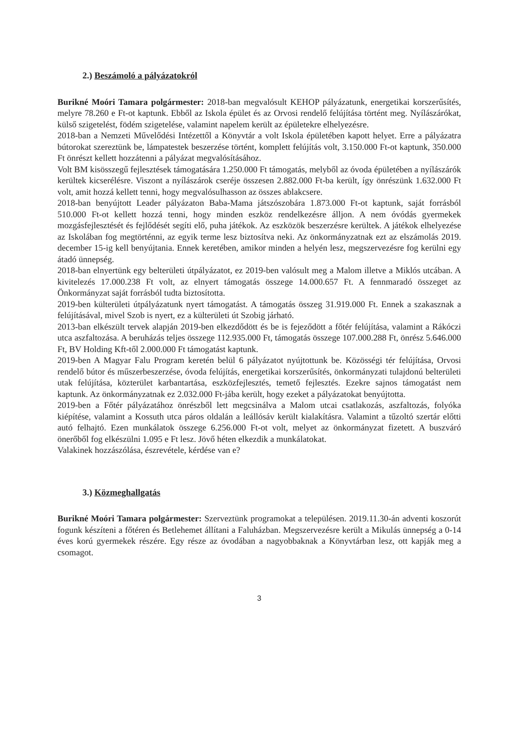2.) Beszámoló a pályázatokról
Burikné Moóri Tamara polgármester: 2018-ban megvalósult KEHOP pályázatunk, energetikai korszerűsítés, melyre 78.260 e Ft-ot kaptunk. Ebből az Iskola épület és az Orvosi rendelő felújítása történt meg. Nyílászárókat, külső szigetelést, födém szigetelése, valamint napelem került az épületekre elhelyezésre.
2018-ban a Nemzeti Művelődési Intézettől a Könyvtár a volt Iskola épületében kapott helyet. Erre a pályázatra bútorokat szereztünk be, lámpatestek beszerzése történt, komplett felújítás volt, 3.150.000 Ft-ot kaptunk, 350.000 Ft önrészt kellett hozzátenni a pályázat megvalósításához.
Volt BM kisösszegű fejlesztések támogatására 1.250.000 Ft támogatás, melyből az óvoda épületében a nyílászárók kerültek kicserélésre. Viszont a nyílászárok cseréje összesen 2.882.000 Ft-ba került, így önrészünk 1.632.000 Ft volt, amit hozzá kellett tenni, hogy megvalósulhasson az összes ablakcsere.
2018-ban benyújtott Leader pályázaton Baba-Mama játszószobára 1.873.000 Ft-ot kaptunk, saját forrásból 510.000 Ft-ot kellett hozzá tenni, hogy minden eszköz rendelkezésre álljon. A nem óvódás gyermekek mozgásfejlesztését és fejlődését segíti elő, puha játékok. Az eszközök beszerzésre kerültek. A játékok elhelyezése az Iskolában fog megtörténni, az egyik terme lesz biztosítva neki. Az önkormányzatnak ezt az elszámolás 2019. december 15-ig kell benyújtania. Ennek keretében, amikor minden a helyén lesz, megszervezésre fog kerülni egy átadó ünnepség.
2018-ban elnyertünk egy belterületi útpályázatot, ez 2019-ben valósult meg a Malom illetve a Miklós utcában. A kivitelezés 17.000.238 Ft volt, az elnyert támogatás összege 14.000.657 Ft. A fennmaradó összeget az Önkormányzat saját forrásból tudta biztosította.
2019-ben külterületi útpályázatunk nyert támogatást. A támogatás összeg 31.919.000 Ft. Ennek a szakasznak a felújításával, mivel Szob is nyert, ez a külterületi út Szobig járható.
2013-ban elkészült tervek alapján 2019-ben elkezdődött és be is fejeződött a főtér felújítása, valamint a Rákóczi utca aszfaltozása. A beruházás teljes összege 112.935.000 Ft, támogatás összege 107.000.288 Ft, önrész 5.646.000 Ft, BV Holding Kft-től 2.000.000 Ft támogatást kaptunk.
2019-ben A Magyar Falu Program keretén belül 6 pályázatot nyújtottunk be. Közösségi tér felújítása, Orvosi rendelő bútor és műszerbeszerzése, óvoda felújítás, energetikai korszerűsítés, önkormányzati tulajdonú belterületi utak felújítása, közterület karbantartása, eszközfejlesztés, temető fejlesztés. Ezekre sajnos támogatást nem kaptunk. Az önkormányzatnak ez 2.032.000 Ft-jába került, hogy ezeket a pályázatokat benyújtotta.
2019-ben a Főtér pályázatához önrészből lett megcsinálva a Malom utcai csatlakozás, aszfaltozás, folyóka kiépítése, valamint a Kossuth utca páros oldalán a leállósáv került kialakításra. Valamint a tűzoltó szertár előtti autó felhajtó. Ezen munkálatok összege 6.256.000 Ft-ot volt, melyet az önkormányzat fizetett. A buszváró önerőből fog elkészülni 1.095 e Ft lesz. Jövő héten elkezdik a munkálatokat.
Valakinek hozzászólása, észrevétele, kérdése van e?
3.) Közmeghallgatás
Burikné Moóri Tamara polgármester: Szerveztünk programokat a településen. 2019.11.30-án adventi koszorút fogunk készíteni a főtéren és Betlehemet állítani a Faluházban. Megszervezésre került a Mikulás ünnepség a 0-14 éves korú gyermekek részére. Egy része az óvodában a nagyobbaknak a Könyvtárban lesz, ott kapják meg a csomagot.
3